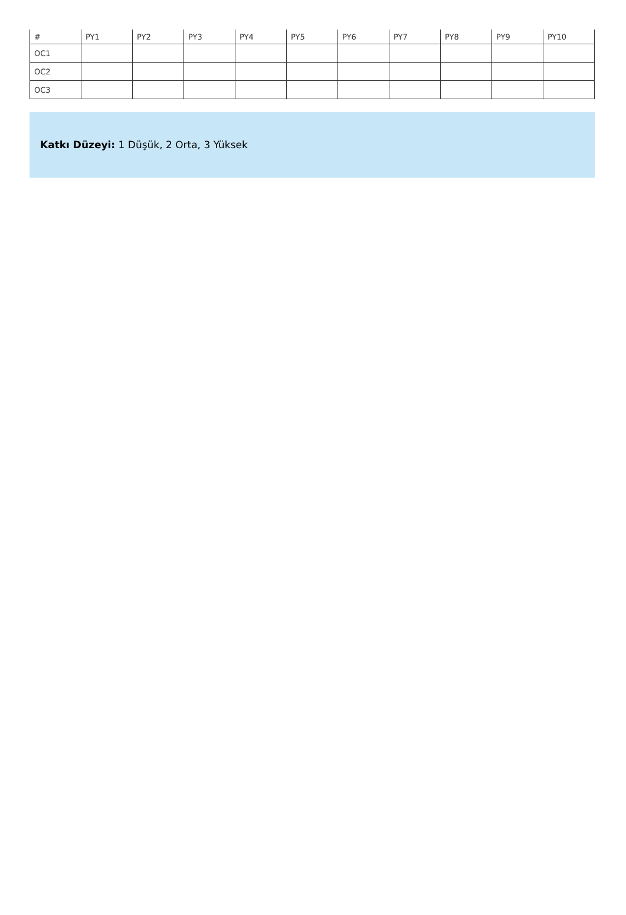| # | PY1 | PY2 | PY3 | PY4 | PY5 | PY6 | PY7 | PY8 | PY9 | PY10 |
| --- | --- | --- | --- | --- | --- | --- | --- | --- | --- | --- |
| OC1 | | | | | | | | | | |
| OC2 | | | | | | | | | | |
| OC3 | | | | | | | | | | |
Katkı Düzeyi: 1 Düşük, 2 Orta, 3 Yüksek